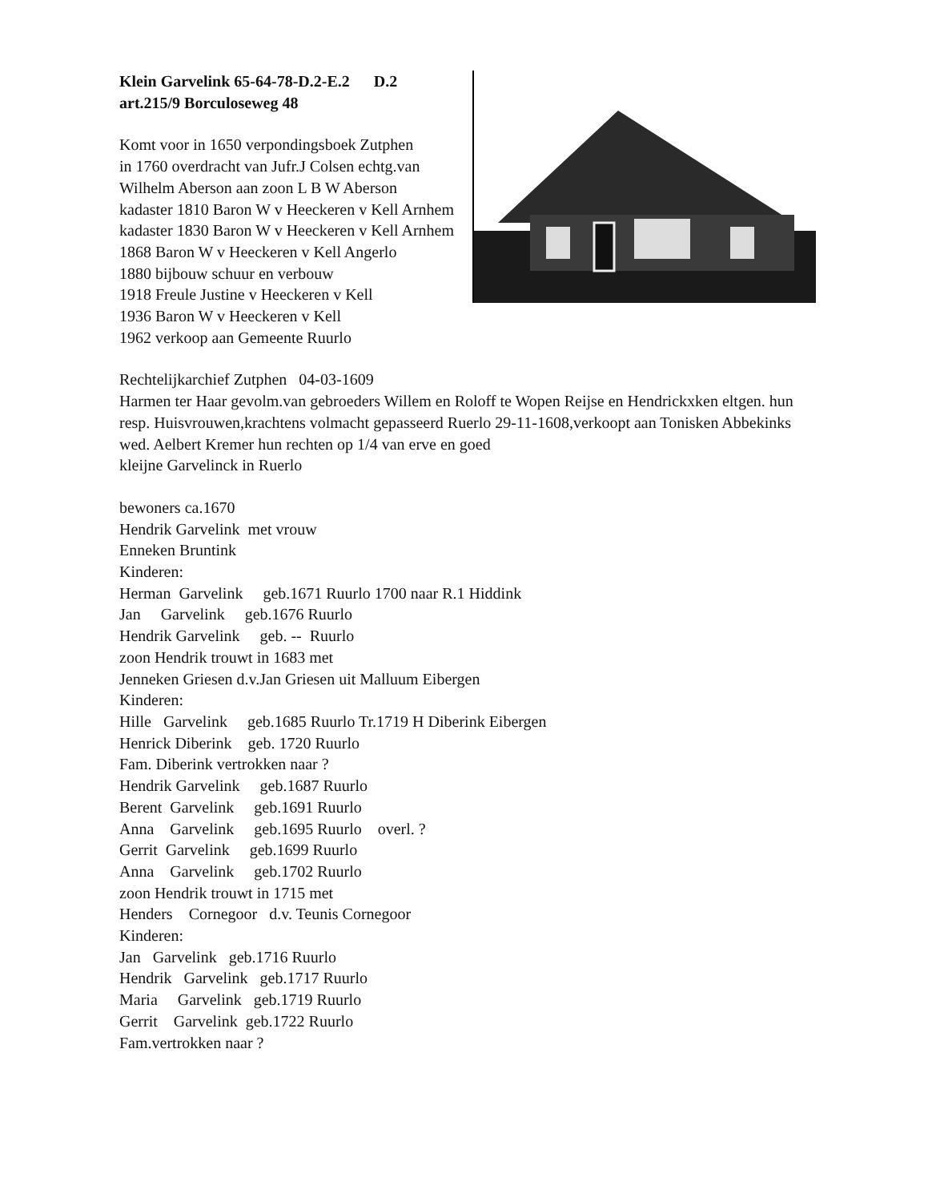Klein Garvelink 65-64-78-D.2-E.2 D.2
art.215/9 Borculoseweg 48
Komt voor in 1650 verpondingsboek Zutphen
in 1760 overdracht van Jufr.J Colsen echtg.van
Wilhelm Aberson aan zoon L B W Aberson
kadaster 1810 Baron W v Heeckeren v Kell Arnhem
kadaster 1830 Baron W v Heeckeren v Kell Arnhem
1868 Baron W v Heeckeren v Kell Angerlo
1880 bijbouw schuur en verbouw
1918 Freule Justine v Heeckeren v Kell
1936 Baron W v Heeckeren v Kell
1962 verkoop aan Gemeente Ruurlo
Rechtelijkarchief Zutphen   04-03-1609
Harmen ter Haar gevolm.van gebroeders Willem en Roloff te Wopen Reijse en Hendrickxken eltgen. hun resp. Huisvrouwen,krachtens volmacht gepasseerd Ruerlo 29-11-1608,verkoopt aan Tonisken Abbekinks wed. Aelbert Kremer hun rechten op 1/4 van erve en goed
kleijne Garvelinck in Ruerlo
bewoners ca.1670
Hendrik Garvelink  met vrouw
Enneken Bruntink
Kinderen:
Herman  Garvelink     geb.1671 Ruurlo 1700 naar R.1 Hiddink
Jan     Garvelink     geb.1676 Ruurlo
Hendrik Garvelink     geb. --  Ruurlo
zoon Hendrik trouwt in 1683 met
Jenneken Griesen d.v.Jan Griesen uit Malluum Eibergen
Kinderen:
Hille   Garvelink     geb.1685 Ruurlo Tr.1719 H Diberink Eibergen
Henrick Diberink    geb. 1720 Ruurlo
Fam. Diberink vertrokken naar ?
Hendrik Garvelink     geb.1687 Ruurlo
Berent  Garvelink     geb.1691 Ruurlo
Anna    Garvelink     geb.1695 Ruurlo    overl. ?
Gerrit  Garvelink     geb.1699 Ruurlo
Anna    Garvelink     geb.1702 Ruurlo
zoon Hendrik trouwt in 1715 met
Henders    Cornegoor   d.v. Teunis Cornegoor
Kinderen:
Jan   Garvelink   geb.1716 Ruurlo
Hendrik   Garvelink   geb.1717 Ruurlo
Maria     Garvelink   geb.1719 Ruurlo
Gerrit    Garvelink  geb.1722 Ruurlo
Fam.vertrokken naar ?